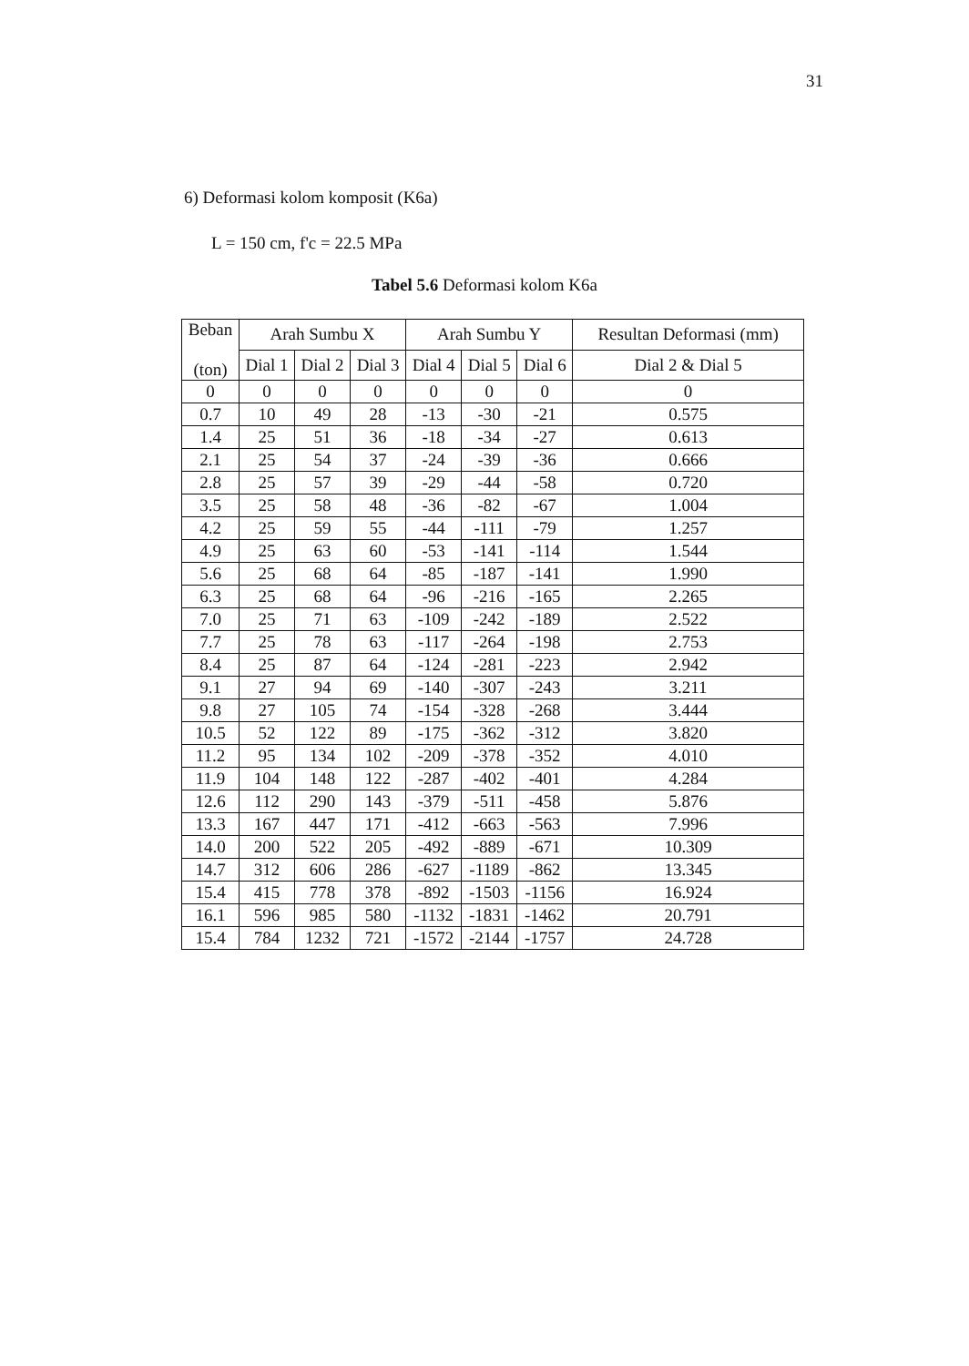31
6) Deformasi kolom komposit (K6a)
L = 150 cm, f'c = 22.5 MPa
Tabel 5.6 Deformasi kolom K6a
| Beban (ton) | Arah Sumbu X | | | Arah Sumbu Y | | | Resultan Deformasi (mm) |
| --- | --- | --- | --- | --- | --- | --- | --- |
| | Dial 1 | Dial 2 | Dial 3 | Dial 4 | Dial 5 | Dial 6 | Dial 2 & Dial 5 |
| 0 | 0 | 0 | 0 | 0 | 0 | 0 | 0 |
| 0.7 | 10 | 49 | 28 | -13 | -30 | -21 | 0.575 |
| 1.4 | 25 | 51 | 36 | -18 | -34 | -27 | 0.613 |
| 2.1 | 25 | 54 | 37 | -24 | -39 | -36 | 0.666 |
| 2.8 | 25 | 57 | 39 | -29 | -44 | -58 | 0.720 |
| 3.5 | 25 | 58 | 48 | -36 | -82 | -67 | 1.004 |
| 4.2 | 25 | 59 | 55 | -44 | -111 | -79 | 1.257 |
| 4.9 | 25 | 63 | 60 | -53 | -141 | -114 | 1.544 |
| 5.6 | 25 | 68 | 64 | -85 | -187 | -141 | 1.990 |
| 6.3 | 25 | 68 | 64 | -96 | -216 | -165 | 2.265 |
| 7.0 | 25 | 71 | 63 | -109 | -242 | -189 | 2.522 |
| 7.7 | 25 | 78 | 63 | -117 | -264 | -198 | 2.753 |
| 8.4 | 25 | 87 | 64 | -124 | -281 | -223 | 2.942 |
| 9.1 | 27 | 94 | 69 | -140 | -307 | -243 | 3.211 |
| 9.8 | 27 | 105 | 74 | -154 | -328 | -268 | 3.444 |
| 10.5 | 52 | 122 | 89 | -175 | -362 | -312 | 3.820 |
| 11.2 | 95 | 134 | 102 | -209 | -378 | -352 | 4.010 |
| 11.9 | 104 | 148 | 122 | -287 | -402 | -401 | 4.284 |
| 12.6 | 112 | 290 | 143 | -379 | -511 | -458 | 5.876 |
| 13.3 | 167 | 447 | 171 | -412 | -663 | -563 | 7.996 |
| 14.0 | 200 | 522 | 205 | -492 | -889 | -671 | 10.309 |
| 14.7 | 312 | 606 | 286 | -627 | -1189 | -862 | 13.345 |
| 15.4 | 415 | 778 | 378 | -892 | -1503 | -1156 | 16.924 |
| 16.1 | 596 | 985 | 580 | -1132 | -1831 | -1462 | 20.791 |
| 15.4 | 784 | 1232 | 721 | -1572 | -2144 | -1757 | 24.728 |